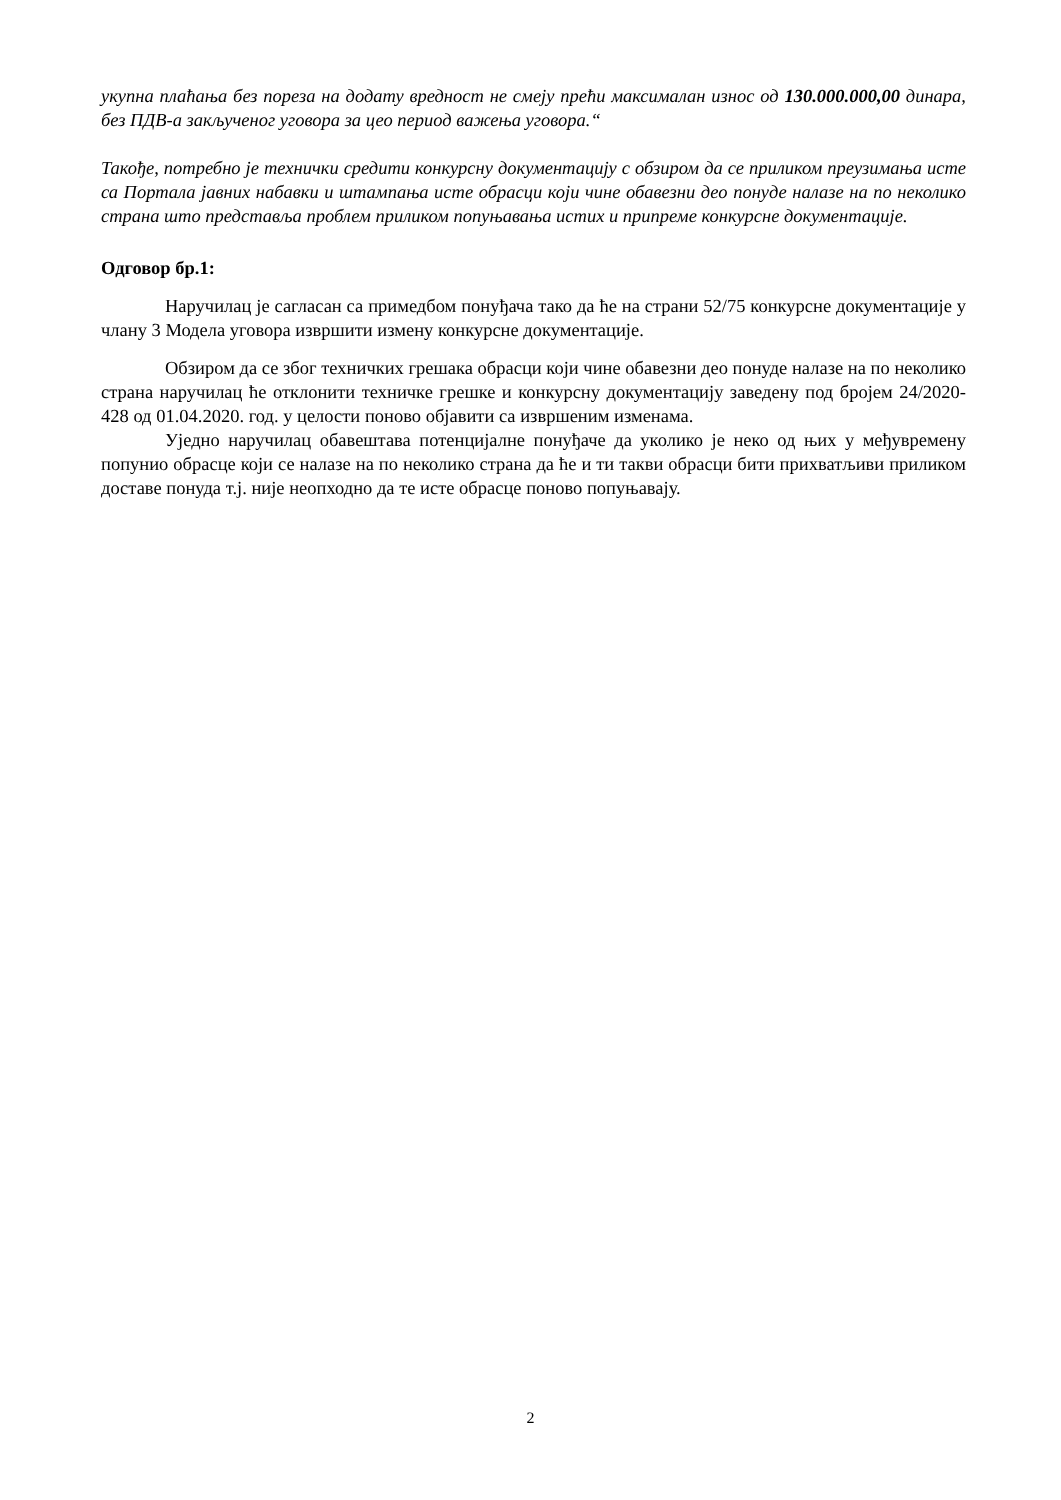укупна плаћања без пореза на додату вредност не смеју прећи максималан износ од 130.000.000,00 динара, без ПДВ-а закљученог уговора за цео период важења уговора.“
Такође, потребно је технички средити конкурсну документацију с обзиром да се приликом преузимања исте са Портала јавних набавки и штампања исте обрасци који чине обавезни део понуде налазе на по неколико страна што представља проблем приликом попуњавања истих и припреме конкурсне документације.
Одговор бр.1:
Наручилац је сагласан са примедбом понуђача тако да ће на страни 52/75 конкурсне документације у члану 3 Модела уговора извршити измену конкурсне документације.
Обзиром да се због техничких грешака обрасци који чине обавезни део понуде налазе на по неколико страна наручилац ће отклонити техничке грешке и конкурсну документацију заведену под бројем 24/2020-428 од 01.04.2020. год. у целости поново објавити са извршеним изменама.
Уједно наручилац обавештава потенцијалне понуђаче да уколико је неко од њих у међувремену попунио обрасце који се налазе на по неколико страна да ће и ти такви обрасци бити прихватљиви приликом доставе понуда т.ј. није неопходно да те исте обрасце поново попуњавају.
2